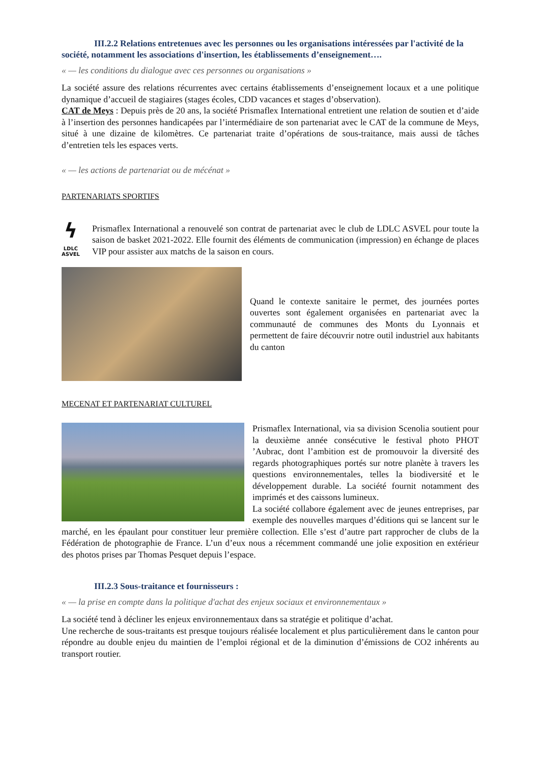III.2.2 Relations entretenues avec les personnes ou les organisations intéressées par l'activité de la société, notamment les associations d'insertion, les établissements d’enseignement….
« — les conditions du dialogue avec ces personnes ou organisations »
La société assure des relations récurrentes avec certains établissements d’enseignement locaux et a une politique dynamique d’accueil de stagiaires (stages écoles, CDD vacances et stages d’observation).
CAT de Meys : Depuis près de 20 ans, la société Prismaflex International entretient une relation de soutien et d’aide à l’insertion des personnes handicapées par l’intermédiaire de son partenariat avec le CAT de la commune de Meys, situé à une dizaine de kilomètres. Ce partenariat traite d’opérations de sous-traitance, mais aussi de tâches d’entretien tels les espaces verts.
« — les actions de partenariat ou de mécénat »
PARTENARIATS SPORTIFS
ϟ
LDLC
ASVEL
Prismaflex International a renouvelé son contrat de partenariat avec le club de LDLC ASVEL pour toute la saison de basket 2021-2022. Elle fournit des éléments de communication (impression) en échange de places VIP pour assister aux matchs de la saison en cours.
Quand le contexte sanitaire le permet, des journées portes ouvertes sont également organisées en partenariat avec la communauté de communes des Monts du Lyonnais et permettent de faire découvrir notre outil industriel aux habitants du canton
MECENAT ET PARTENARIAT CULTUREL
Prismaflex International, via sa division Scenolia soutient pour la deuxième année consécutive le festival photo PHOT ’Aubrac, dont l’ambition est de promouvoir la diversité des regards photographiques portés sur notre planète à travers les questions environnementales, telles la biodiversité et le développement durable. La société fournit notamment des imprimés et des caissons lumineux.
La société collabore également avec de jeunes entreprises, par exemple des nouvelles marques d’éditions qui se lancent sur le marché, en les épaulant pour constituer leur première collection. Elle s’est d’autre part rapprocher de clubs de la Fédération de photographie de France. L’un d’eux nous a récemment commandé une jolie exposition en extérieur des photos prises par Thomas Pesquet depuis l’espace.
III.2.3 Sous-traitance et fournisseurs :
« — la prise en compte dans la politique d'achat des enjeux sociaux et environnementaux »
La société tend à décliner les enjeux environnementaux dans sa stratégie et politique d’achat.
Une recherche de sous-traitants est presque toujours réalisée localement et plus particulièrement dans le canton pour répondre au double enjeu du maintien de l’emploi régional et de la diminution d’émissions de CO2 inhérents au transport routier.